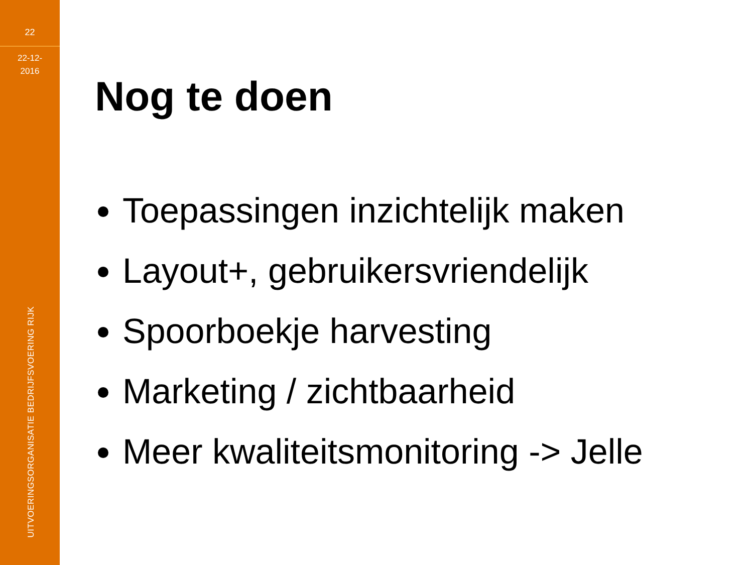22
22-12-
2016
UITVOERINGSORGANISATIE BEDRIJFSVOERING RIJK
Nog te doen
Toepassingen inzichtelijk maken
Layout+, gebruikersvriendelijk
Spoorboekje harvesting
Marketing / zichtbaarheid
Meer kwaliteitsmonitoring -> Jelle